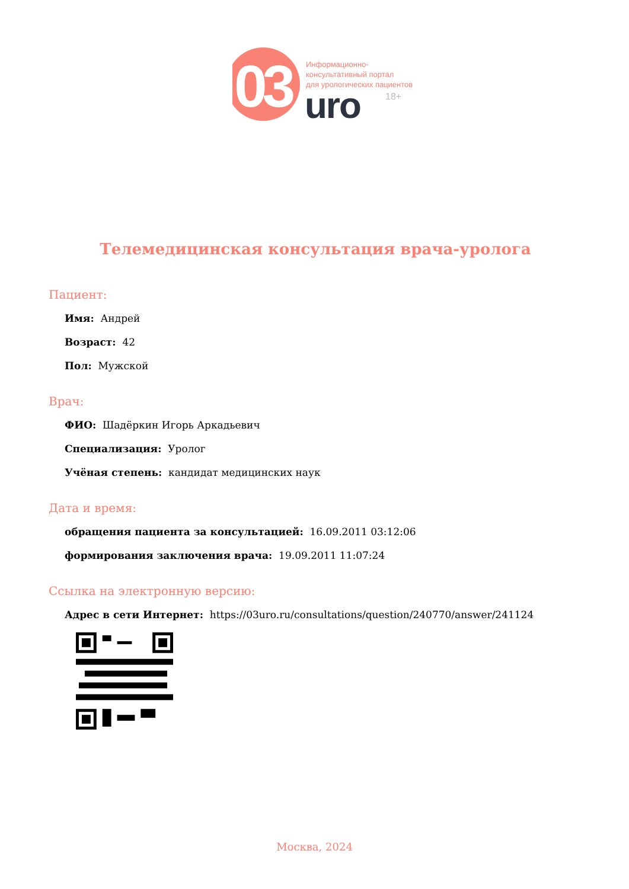03
Информационно-
консультативный портал
для урологических пациентов
uro 18+
Телемедицинская консультация врача-уролога
Пациент:
Имя: Андрей
Возраст: 42
Пол: Мужской
Врач:
ФИО: Шадёркин Игорь Аркадьевич
Специализация: Уролог
Учёная степень: кандидат медицинских наук
Дата и время:
обращения пациента за консультацией: 16.09.2011 03:12:06
формирования заключения врача: 19.09.2011 11:07:24
Ссылка на электронную версию:
Адрес в сети Интернет: https://03uro.ru/consultations/question/240770/answer/241124
Москва, 2024